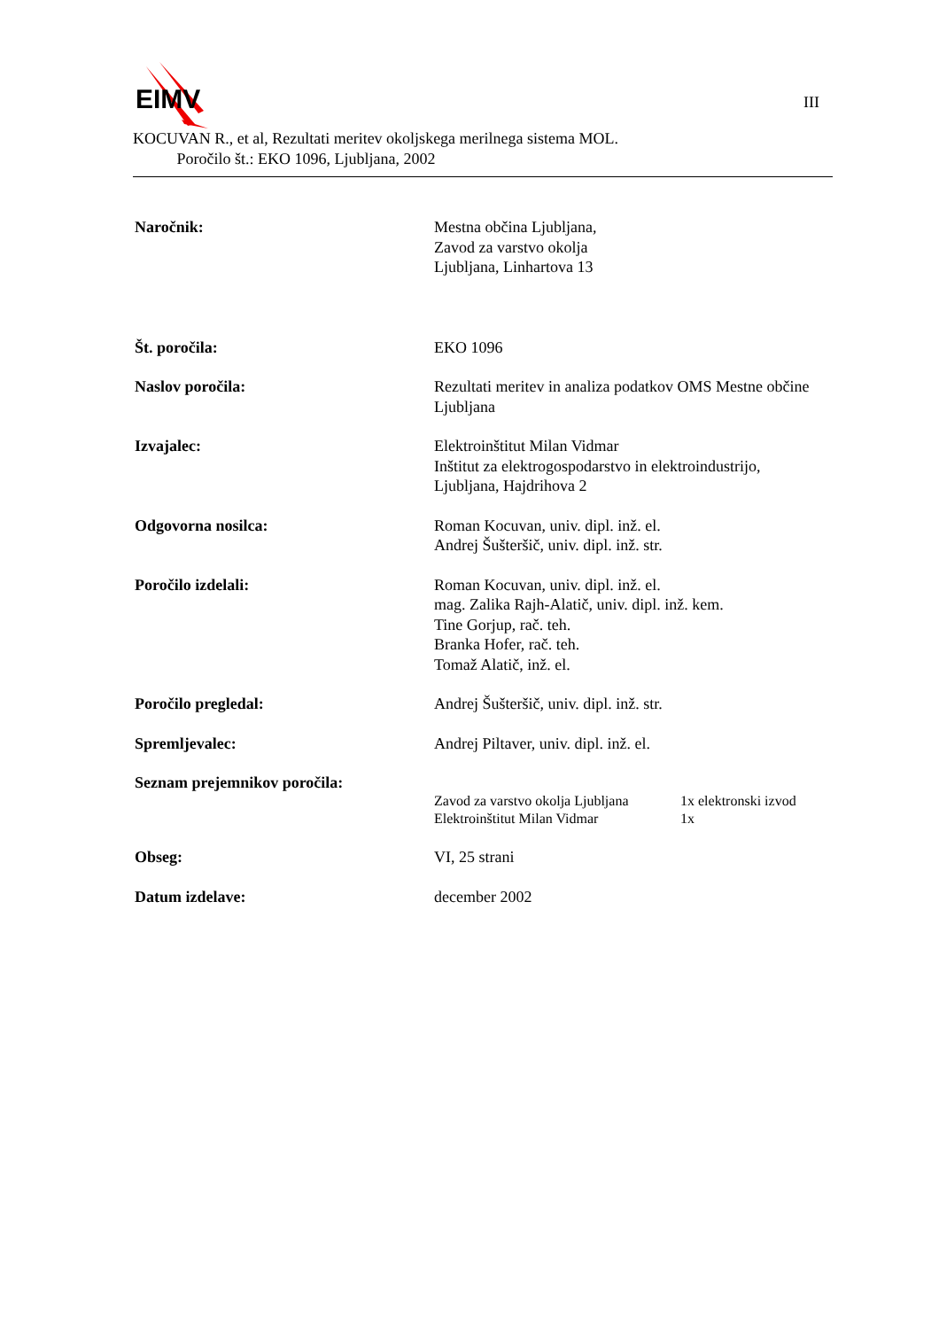EIMV
III
KOCUVAN R., et al, Rezultati meritev okoljskega merilnega sistema MOL.
Poročilo št.: EKO 1096, Ljubljana, 2002
Naročnik: Mestna občina Ljubljana,
Zavod za varstvo okolja
Ljubljana, Linhartova 13
Št. poročila: EKO 1096
Naslov poročila: Rezultati meritev in analiza podatkov OMS Mestne občine Ljubljana
Izvajalec: Elektroinštitut Milan Vidmar
Inštitut za elektrogospodarstvo in elektroindustrijo,
Ljubljana, Hajdrihova 2
Odgovorna nosilca: Roman Kocuvan, univ. dipl. inž. el.
Andrej Šušteršič, univ. dipl. inž. str.
Poročilo izdelali: Roman Kocuvan, univ. dipl. inž. el.
mag. Zalika Rajh-Alatič, univ. dipl. inž. kem.
Tine Gorjup, rač. teh.
Branka Hofer, rač. teh.
Tomaž Alatič, inž. el.
Poročilo pregledal: Andrej Šušteršič, univ. dipl. inž. str.
Spremljevalec: Andrej Piltaver, univ. dipl. inž. el.
Seznam prejemnikov poročila:
Zavod za varstvo okolja Ljubljana
1x elektronski izvod
Elektroinštitut Milan Vidmar 1x
Obseg: VI, 25 strani
Datum izdelave: december 2002